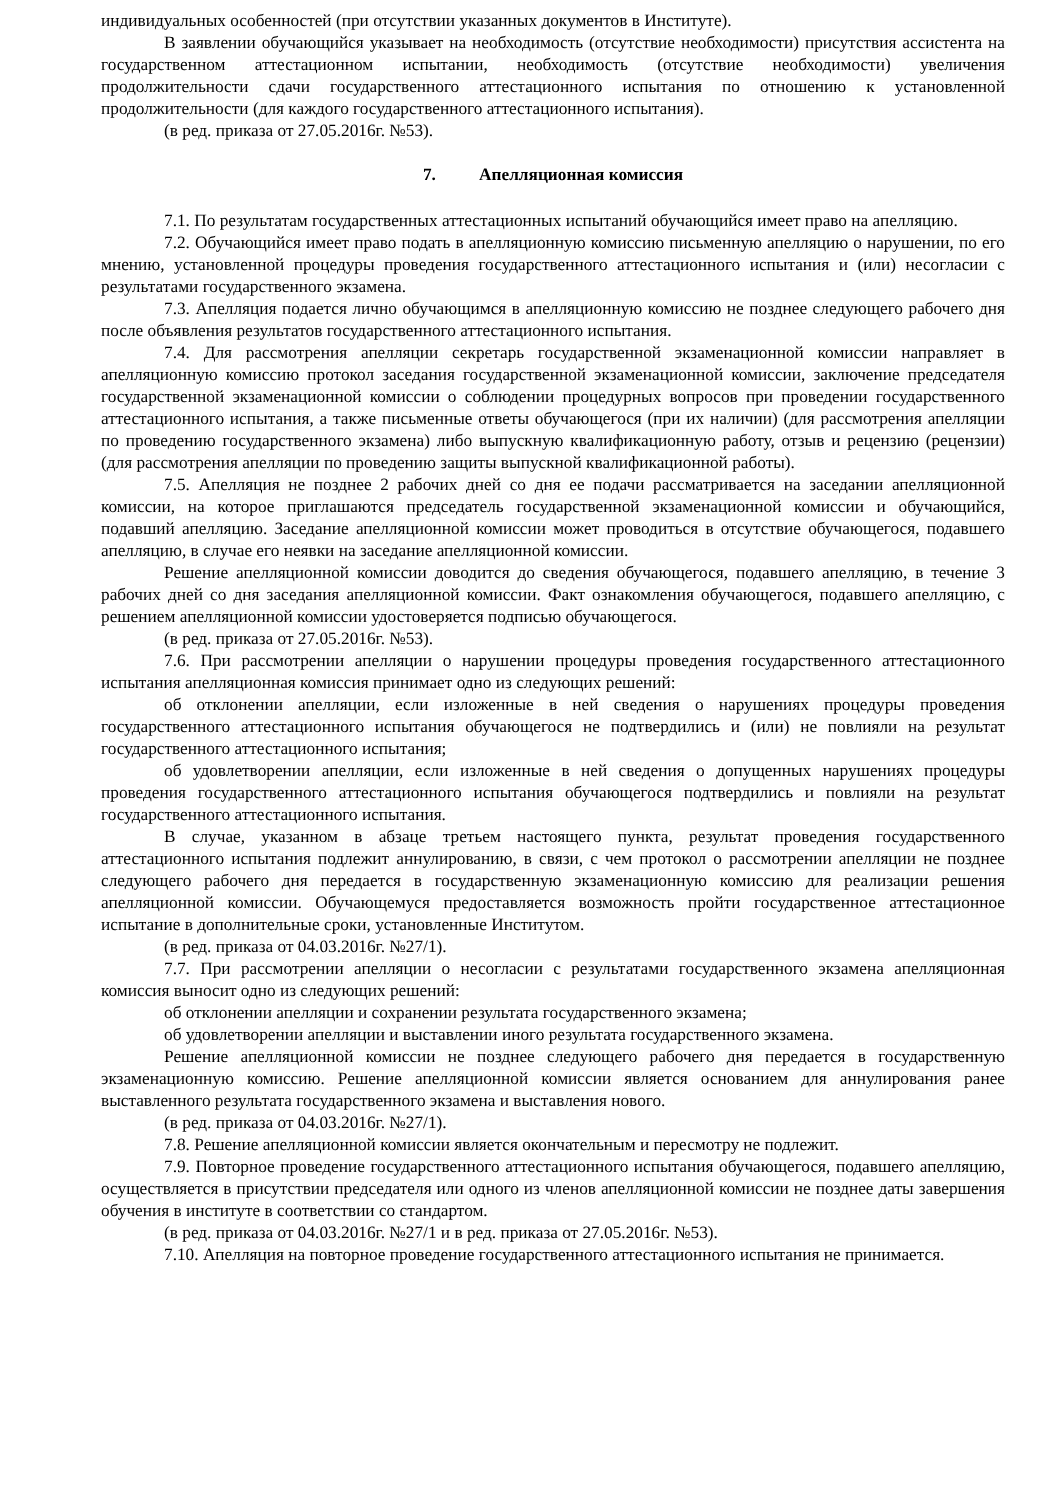индивидуальных особенностей (при отсутствии указанных документов в Институте).
В заявлении обучающийся указывает на необходимость (отсутствие необходимости) присутствия ассистента на государственном аттестационном испытании, необходимость (отсутствие необходимости) увеличения продолжительности сдачи государственного аттестационного испытания по отношению к установленной продолжительности (для каждого государственного аттестационного испытания).
(в ред. приказа от 27.05.2016г. №53).
7. Апелляционная комиссия
7.1. По результатам государственных аттестационных испытаний обучающийся имеет право на апелляцию.
7.2. Обучающийся имеет право подать в апелляционную комиссию письменную апелляцию о нарушении, по его мнению, установленной процедуры проведения государственного аттестационного испытания и (или) несогласии с результатами государственного экзамена.
7.3. Апелляция подается лично обучающимся в апелляционную комиссию не позднее следующего рабочего дня после объявления результатов государственного аттестационного испытания.
7.4. Для рассмотрения апелляции секретарь государственной экзаменационной комиссии направляет в апелляционную комиссию протокол заседания государственной экзаменационной комиссии, заключение председателя государственной экзаменационной комиссии о соблюдении процедурных вопросов при проведении государственного аттестационного испытания, а также письменные ответы обучающегося (при их наличии) (для рассмотрения апелляции по проведению государственного экзамена) либо выпускную квалификационную работу, отзыв и рецензию (рецензии) (для рассмотрения апелляции по проведению защиты выпускной квалификационной работы).
7.5. Апелляция не позднее 2 рабочих дней со дня ее подачи рассматривается на заседании апелляционной комиссии, на которое приглашаются председатель государственной экзаменационной комиссии и обучающийся, подавший апелляцию. Заседание апелляционной комиссии может проводиться в отсутствие обучающегося, подавшего апелляцию, в случае его неявки на заседание апелляционной комиссии.
Решение апелляционной комиссии доводится до сведения обучающегося, подавшего апелляцию, в течение 3 рабочих дней со дня заседания апелляционной комиссии. Факт ознакомления обучающегося, подавшего апелляцию, с решением апелляционной комиссии удостоверяется подписью обучающегося.
(в ред. приказа от 27.05.2016г. №53).
7.6. При рассмотрении апелляции о нарушении процедуры проведения государственного аттестационного испытания апелляционная комиссия принимает одно из следующих решений:
об отклонении апелляции, если изложенные в ней сведения о нарушениях процедуры проведения государственного аттестационного испытания обучающегося не подтвердились и (или) не повлияли на результат государственного аттестационного испытания;
об удовлетворении апелляции, если изложенные в ней сведения о допущенных нарушениях процедуры проведения государственного аттестационного испытания обучающегося подтвердились и повлияли на результат государственного аттестационного испытания.
В случае, указанном в абзаце третьем настоящего пункта, результат проведения государственного аттестационного испытания подлежит аннулированию, в связи, с чем протокол о рассмотрении апелляции не позднее следующего рабочего дня передается в государственную экзаменационную комиссию для реализации решения апелляционной комиссии. Обучающемуся предоставляется возможность пройти государственное аттестационное испытание в дополнительные сроки, установленные Институтом.
(в ред. приказа от 04.03.2016г. №27/1).
7.7. При рассмотрении апелляции о несогласии с результатами государственного экзамена апелляционная комиссия выносит одно из следующих решений:
об отклонении апелляции и сохранении результата государственного экзамена;
об удовлетворении апелляции и выставлении иного результата государственного экзамена.
Решение апелляционной комиссии не позднее следующего рабочего дня передается в государственную экзаменационную комиссию. Решение апелляционной комиссии является основанием для аннулирования ранее выставленного результата государственного экзамена и выставления нового.
(в ред. приказа от 04.03.2016г. №27/1).
7.8. Решение апелляционной комиссии является окончательным и пересмотру не подлежит.
7.9. Повторное проведение государственного аттестационного испытания обучающегося, подавшего апелляцию, осуществляется в присутствии председателя или одного из членов апелляционной комиссии не позднее даты завершения обучения в институте в соответствии со стандартом.
(в ред. приказа от 04.03.2016г. №27/1 и в ред. приказа от 27.05.2016г. №53).
7.10. Апелляция на повторное проведение государственного аттестационного испытания не принимается.